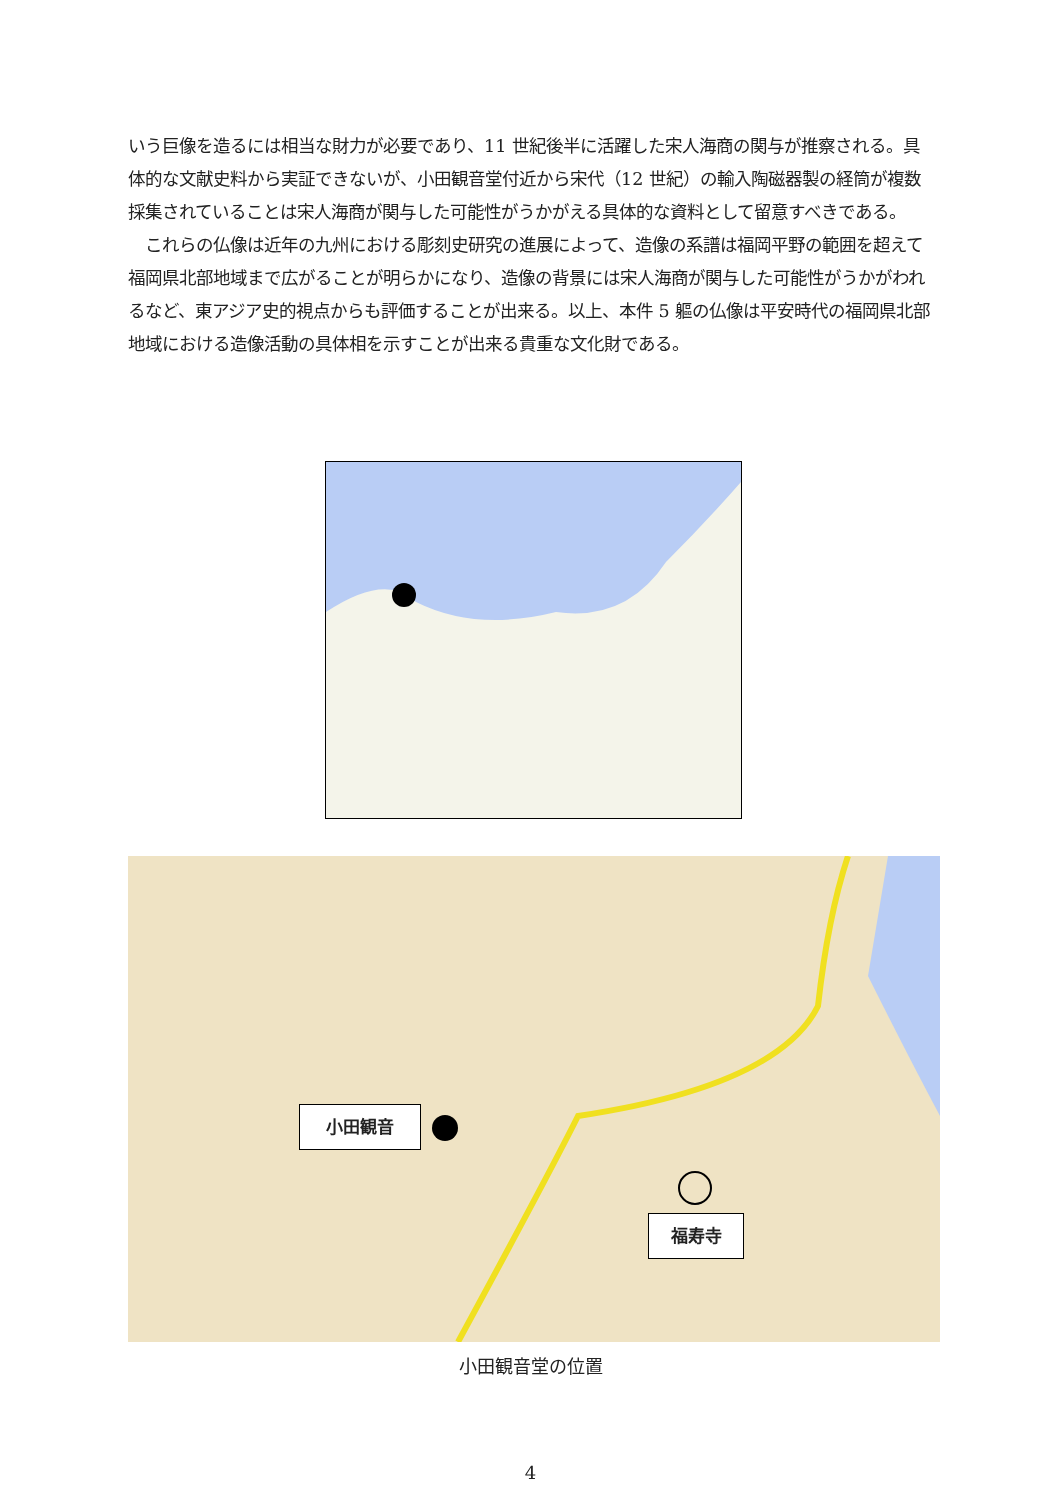いう巨像を造るには相当な財力が必要であり、11 世紀後半に活躍した宋人海商の関与が推察される。具体的な文献史料から実証できないが、小田観音堂付近から宋代（12 世紀）の輸入陶磁器製の経筒が複数採集されていることは宋人海商が関与した可能性がうかがえる具体的な資料として留意すべきである。
　これらの仏像は近年の九州における彫刻史研究の進展によって、造像の系譜は福岡平野の範囲を超えて福岡県北部地域まで広がることが明らかになり、造像の背景には宋人海商が関与した可能性がうかがわれるなど、東アジア史的視点からも評価することが出来る。以上、本件 5 軀の仏像は平安時代の福岡県北部地域における造像活動の具体相を示すことが出来る貴重な文化財である。
小田観音
福寿寺
小田観音堂の位置
4